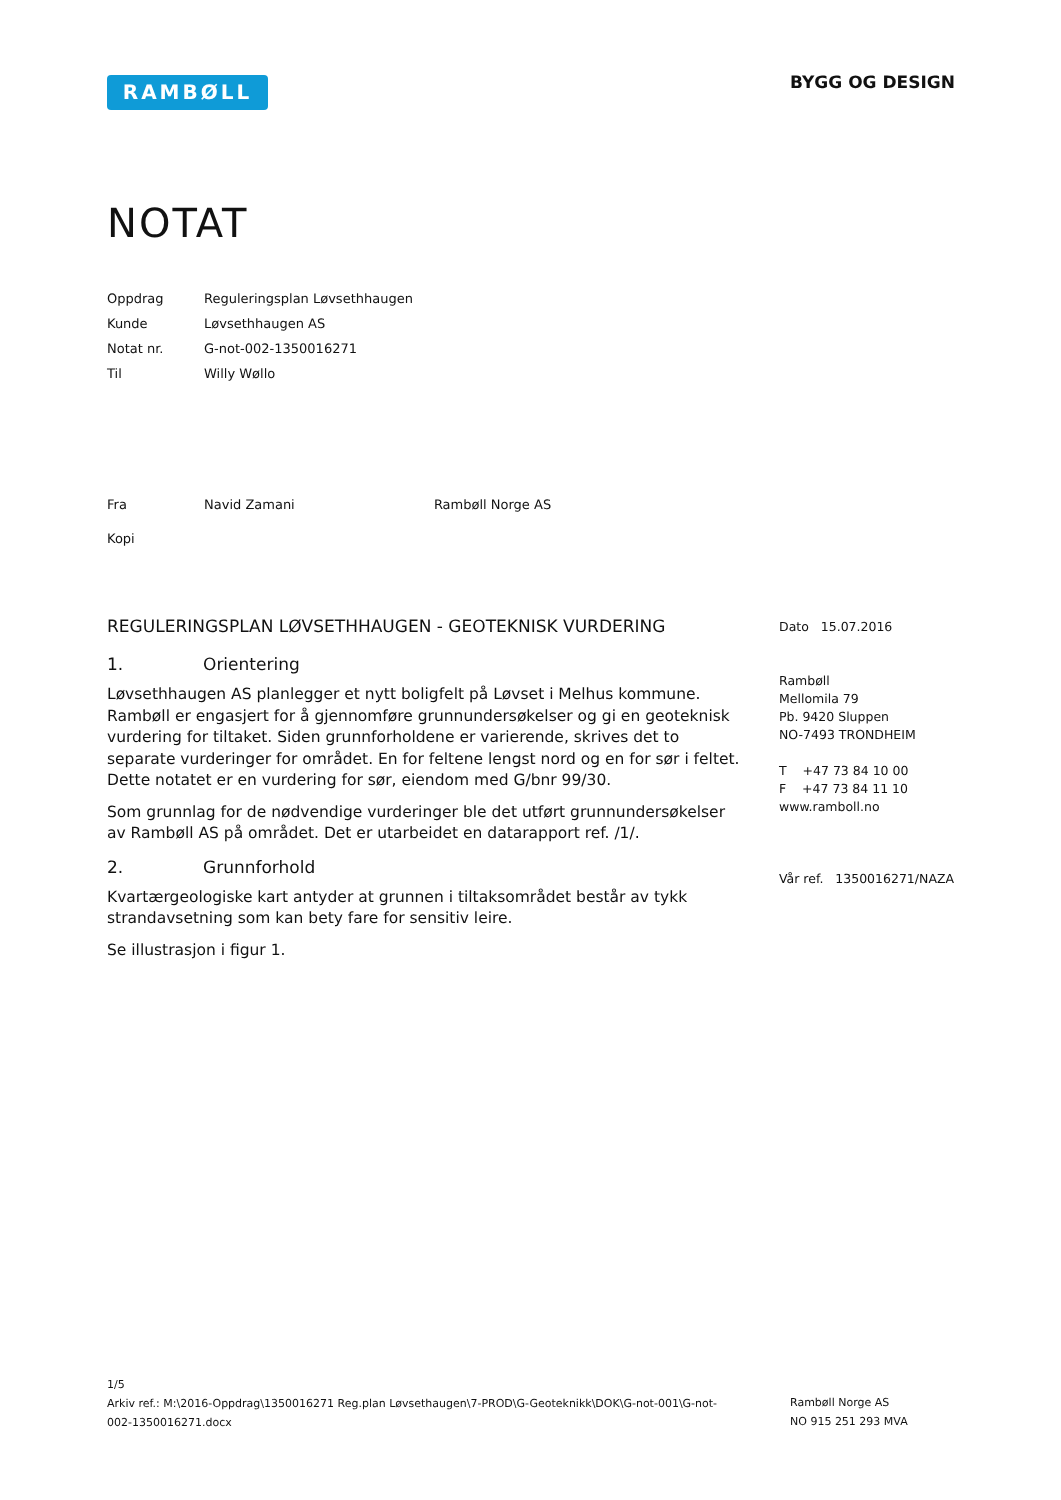RAMBØLL BYGG OG DESIGN
NOTAT
| Oppdrag | Reguleringsplan Løvsethhaugen |
| Kunde | Løvsethhaugen AS |
| Notat nr. | G-not-002-1350016271 |
| Til | Willy Wøllo |
| Fra | Navid Zamani Rambøll Norge AS |
| Kopi | |
REGULERINGSPLAN LØVSETHHAUGEN - GEOTEKNISK VURDERING
1. Orientering
Løvsethhaugen AS planlegger et nytt boligfelt på Løvset i Melhus kommune. Rambøll er engasjert for å gjennomføre grunnundersøkelser og gi en geoteknisk vurdering for tiltaket. Siden grunnforholdene er varierende, skrives det to separate vurderinger for området. En for feltene lengst nord og en for sør i feltet. Dette notatet er en vurdering for sør, eiendom med G/bnr 99/30.
Som grunnlag for de nødvendige vurderinger ble det utført grunnundersøkelser av Rambøll AS på området. Det er utarbeidet en datarapport ref. /1/.
2. Grunnforhold
Kvartærgeologiske kart antyder at grunnen i tiltaksområdet består av tykk strandavsetning som kan bety fare for sensitiv leire.
Se illustrasjon i figur 1.
Dato 15.07.2016
Rambøll
Mellomila 79
Pb. 9420 Sluppen
NO-7493 TRONDHEIM
T +47 73 84 10 00
F +47 73 84 11 10
www.ramboll.no
Vår ref. 1350016271/NAZA
1/5
Arkiv ref.: M:\2016-Oppdrag\1350016271 Reg.plan Løvsethaugen\7-PROD\G-Geoteknikk\DOK\G-not-001\G-not-002-1350016271.docx
Rambøll Norge AS
NO 915 251 293 MVA